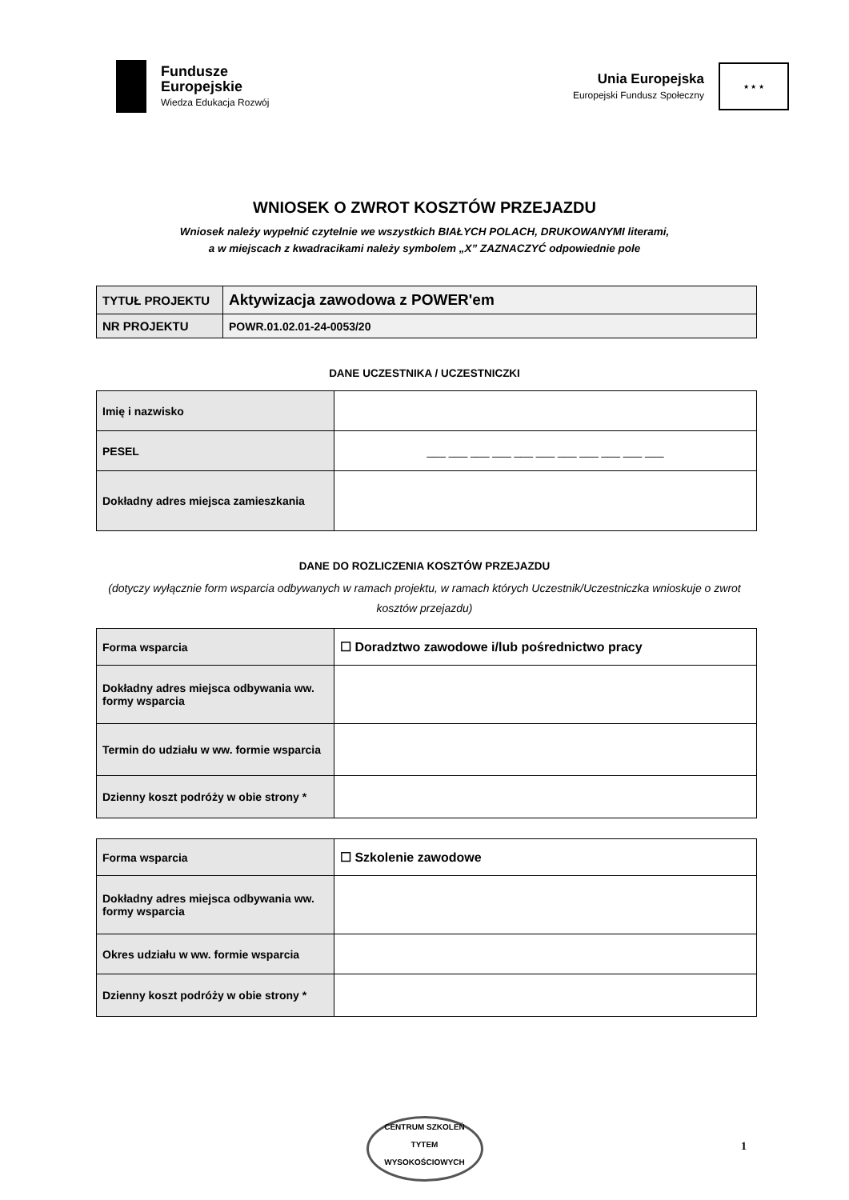Fundusze
Europejskie
Wiedza Edukacja Rozwój
Unia Europejska
Europejski Fundusz Społeczny
★ ★ ★
WNIOSEK O ZWROT KOSZTÓW PRZEJAZDU
Wniosek należy wypełnić czytelnie we wszystkich BIAŁYCH POLACH, DRUKOWANYMI literami,
a w miejscach z kwadracikami należy symbolem „X” ZAZNACZYĆ odpowiednie pole
| TYTUŁ PROJEKTU | Aktywizacja zawodowa z POWER'em |
| NR PROJEKTU | POWR.01.02.01-24-0053/20 |
DANE UCZESTNIKA / UCZESTNICZKI
| Imię i nazwisko | |
| PESEL | ___ ___ ___ ___ ___ ___ ___ ___ ___ ___ ___ |
| Dokładny adres miejsca zamieszkania | |
DANE DO ROZLICZENIA KOSZTÓW PRZEJAZDU
(dotyczy wyłącznie form wsparcia odbywanych w ramach projektu, w ramach których Uczestnik/Uczestniczka wnioskuje o zwrot kosztów przejazdu)
| Forma wsparcia | ☐ Doradztwo zawodowe i/lub pośrednictwo pracy |
| Dokładny adres miejsca odbywania ww. formy wsparcia | |
| Termin do udziału w ww. formie wsparcia | |
| Dzienny koszt podróży w obie strony * | |
| Forma wsparcia | ☐ Szkolenie zawodowe |
| Dokładny adres miejsca odbywania ww. formy wsparcia | |
| Okres udziału w ww. formie wsparcia | |
| Dzienny koszt podróży w obie strony * | |
CENTRUM SZKOLEŃ
TYTEM
WYSOKOŚCIOWYCH
1